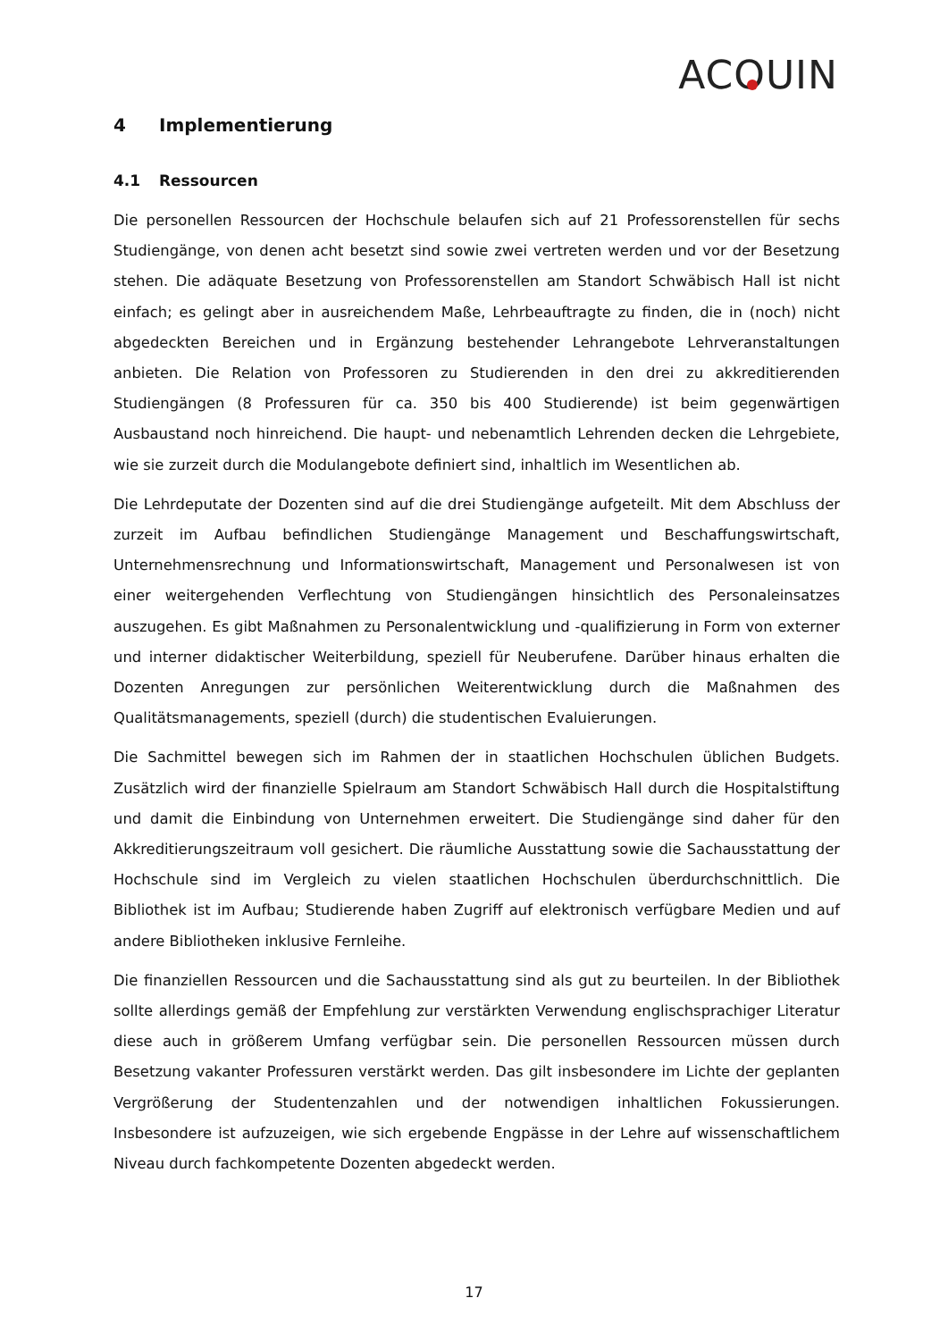ACOUIN
4 Implementierung
4.1 Ressourcen
Die personellen Ressourcen der Hochschule belaufen sich auf 21 Professorenstellen für sechs Studiengänge, von denen acht besetzt sind sowie zwei vertreten werden und vor der Besetzung stehen. Die adäquate Besetzung von Professorenstellen am Standort Schwäbisch Hall ist nicht einfach; es gelingt aber in ausreichendem Maße, Lehrbeauftragte zu finden, die in (noch) nicht abgedeckten Bereichen und in Ergänzung bestehender Lehrangebote Lehrveranstaltungen anbieten. Die Relation von Professoren zu Studierenden in den drei zu akkreditierenden Studiengängen (8 Professuren für ca. 350 bis 400 Studierende) ist beim gegenwärtigen Ausbaustand noch hinreichend. Die haupt- und nebenamtlich Lehrenden decken die Lehrgebiete, wie sie zurzeit durch die Modulangebote definiert sind, inhaltlich im Wesentlichen ab.
Die Lehrdeputate der Dozenten sind auf die drei Studiengänge aufgeteilt. Mit dem Abschluss der zurzeit im Aufbau befindlichen Studiengänge Management und Beschaffungswirtschaft, Unternehmensrechnung und Informationswirtschaft, Management und Personalwesen ist von einer weitergehenden Verflechtung von Studiengängen hinsichtlich des Personaleinsatzes auszugehen. Es gibt Maßnahmen zu Personalentwicklung und -qualifizierung in Form von externer und interner didaktischer Weiterbildung, speziell für Neuberufene. Darüber hinaus erhalten die Dozenten Anregungen zur persönlichen Weiterentwicklung durch die Maßnahmen des Qualitätsmanagements, speziell (durch) die studentischen Evaluierungen.
Die Sachmittel bewegen sich im Rahmen der in staatlichen Hochschulen üblichen Budgets. Zusätzlich wird der finanzielle Spielraum am Standort Schwäbisch Hall durch die Hospitalstiftung und damit die Einbindung von Unternehmen erweitert. Die Studiengänge sind daher für den Akkreditierungszeitraum voll gesichert. Die räumliche Ausstattung sowie die Sachausstattung der Hochschule sind im Vergleich zu vielen staatlichen Hochschulen überdurchschnittlich. Die Bibliothek ist im Aufbau; Studierende haben Zugriff auf elektronisch verfügbare Medien und auf andere Bibliotheken inklusive Fernleihe.
Die finanziellen Ressourcen und die Sachausstattung sind als gut zu beurteilen. In der Bibliothek sollte allerdings gemäß der Empfehlung zur verstärkten Verwendung englischsprachiger Literatur diese auch in größerem Umfang verfügbar sein. Die personellen Ressourcen müssen durch Besetzung vakanter Professuren verstärkt werden. Das gilt insbesondere im Lichte der geplanten Vergrößerung der Studentenzahlen und der notwendigen inhaltlichen Fokussierungen. Insbesondere ist aufzuzeigen, wie sich ergebende Engpässe in der Lehre auf wissenschaftlichem Niveau durch fachkompetente Dozenten abgedeckt werden.
17